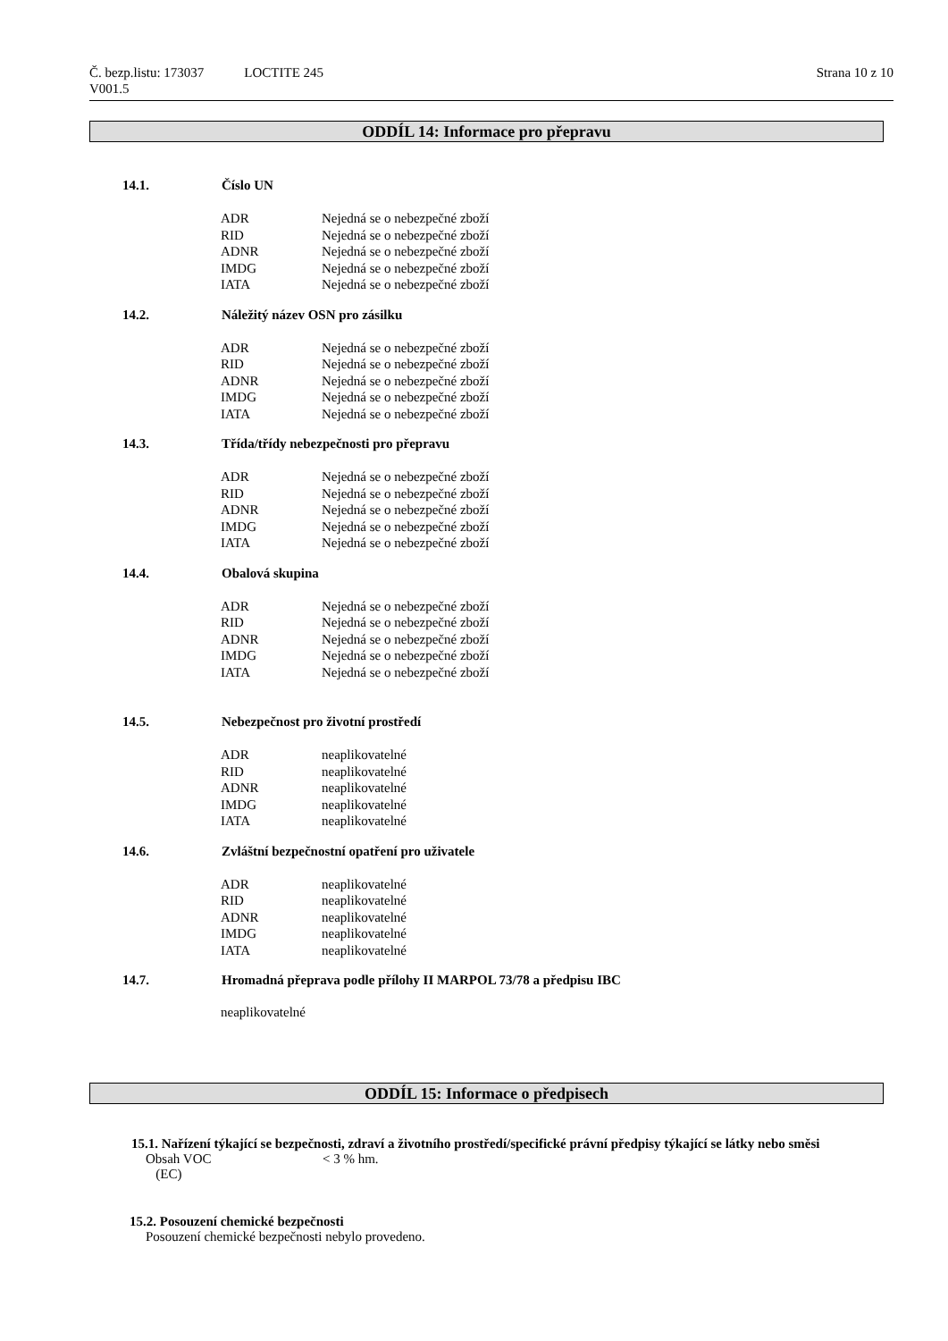Strana 10 z 10 Č. bezp.listu: 173037 LOCTITE 245
V001.5
ODDÍL 14: Informace pro přepravu
14.1. Číslo UN
| ADR | Nejedná se o nebezpečné zboží |
| RID | Nejedná se o nebezpečné zboží |
| ADNR | Nejedná se o nebezpečné zboží |
| IMDG | Nejedná se o nebezpečné zboží |
| IATA | Nejedná se o nebezpečné zboží |
14.2. Náležitý název OSN pro zásilku
| ADR | Nejedná se o nebezpečné zboží |
| RID | Nejedná se o nebezpečné zboží |
| ADNR | Nejedná se o nebezpečné zboží |
| IMDG | Nejedná se o nebezpečné zboží |
| IATA | Nejedná se o nebezpečné zboží |
14.3. Třída/třídy nebezpečnosti pro přepravu
| ADR | Nejedná se o nebezpečné zboží |
| RID | Nejedná se o nebezpečné zboží |
| ADNR | Nejedná se o nebezpečné zboží |
| IMDG | Nejedná se o nebezpečné zboží |
| IATA | Nejedná se o nebezpečné zboží |
14.4. Obalová skupina
| ADR | Nejedná se o nebezpečné zboží |
| RID | Nejedná se o nebezpečné zboží |
| ADNR | Nejedná se o nebezpečné zboží |
| IMDG | Nejedná se o nebezpečné zboží |
| IATA | Nejedná se o nebezpečné zboží |
14.5. Nebezpečnost pro životní prostředí
| ADR | neaplikovatelné |
| RID | neaplikovatelné |
| ADNR | neaplikovatelné |
| IMDG | neaplikovatelné |
| IATA | neaplikovatelné |
14.6. Zvláštní bezpečnostní opatření pro uživatele
| ADR | neaplikovatelné |
| RID | neaplikovatelné |
| ADNR | neaplikovatelné |
| IMDG | neaplikovatelné |
| IATA | neaplikovatelné |
14.7. Hromadná přeprava podle přílohy II MARPOL 73/78 a předpisu IBC
neaplikovatelné
ODDÍL 15: Informace o předpisech
15.1. Nařízení týkající se bezpečnosti, zdraví a životního prostředí/specifické právní předpisy týkající se látky nebo směsi
Obsah VOC
(EC) < 3 % hm.
15.2. Posouzení chemické bezpečnosti
Posouzení chemické bezpečnosti nebylo provedeno.